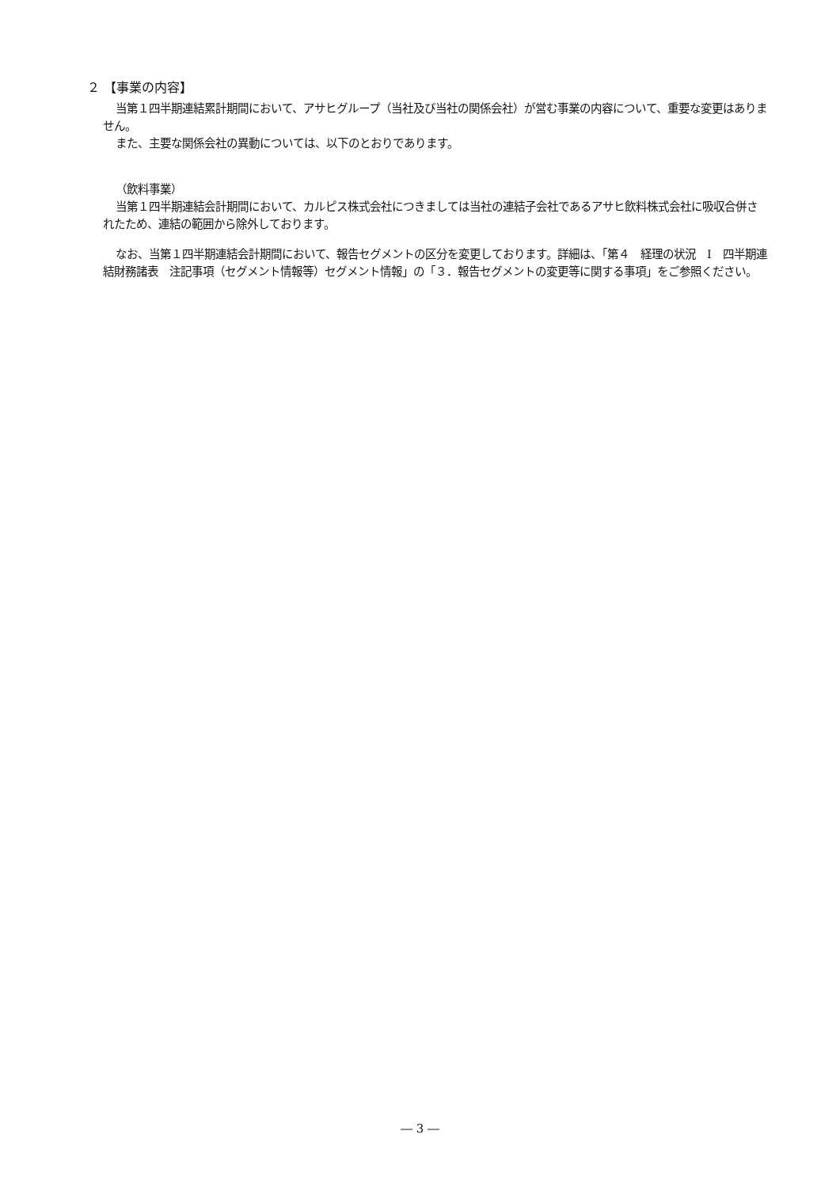２ 【事業の内容】
当第１四半期連結累計期間において、アサヒグループ（当社及び当社の関係会社）が営む事業の内容について、重要な変更はありません。
また、主要な関係会社の異動については、以下のとおりであります。
（飲料事業）
当第１四半期連結会計期間において、カルピス株式会社につきましては当社の連結子会社であるアサヒ飲料株式会社に吸収合併されたため、連結の範囲から除外しております。
なお、当第１四半期連結会計期間において、報告セグメントの区分を変更しております。詳細は、「第４　経理の状況　Ⅰ　四半期連結財務諸表　注記事項（セグメント情報等）セグメント情報」の「３．報告セグメントの変更等に関する事項」をご参照ください。
― 3 ―